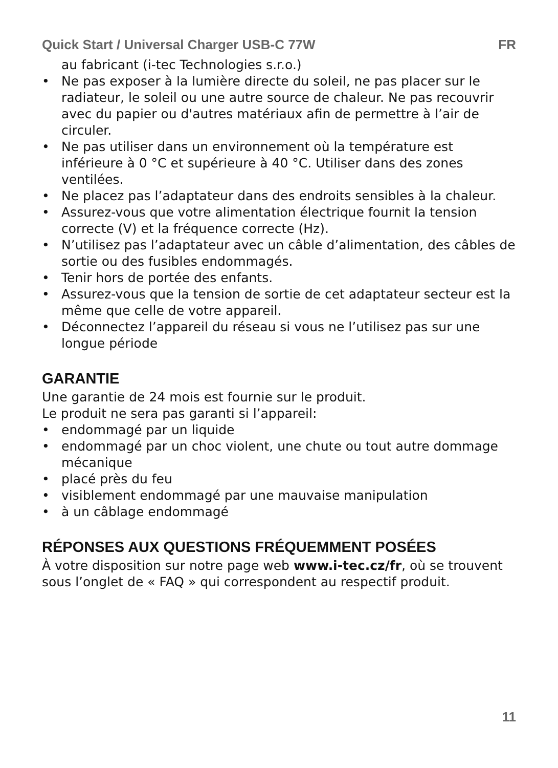Quick Start / Universal Charger USB-C 77W FR
au fabricant (i-tec Technologies s.r.o.)
• Ne pas exposer à la lumière directe du soleil, ne pas placer sur le radiateur, le soleil ou une autre source de chaleur. Ne pas recouvrir avec du papier ou d'autres matériaux afin de permettre à l’air de circuler.
• Ne pas utiliser dans un environnement où la température est inférieure à 0 °C et supérieure à 40 °C. Utiliser dans des zones ventilées.
• Ne placez pas l’adaptateur dans des endroits sensibles à la chaleur.
• Assurez-vous que votre alimentation électrique fournit la tension correcte (V) et la fréquence correcte (Hz).
• N’utilisez pas l’adaptateur avec un câble d’alimentation, des câbles de sortie ou des fusibles endommagés.
• Tenir hors de portée des enfants.
• Assurez-vous que la tension de sortie de cet adaptateur secteur est la même que celle de votre appareil.
• Déconnectez l’appareil du réseau si vous ne l’utilisez pas sur une longue période
GARANTIE
Une garantie de 24 mois est fournie sur le produit.
Le produit ne sera pas garanti si l’appareil:
• endommagé par un liquide
• endommagé par un choc violent, une chute ou tout autre dommage mécanique
• placé près du feu
• visiblement endommagé par une mauvaise manipulation
• à un câblage endommagé
RÉPONSES AUX QUESTIONS FRÉQUEMMENT POSÉES
À votre disposition sur notre page web www.i-tec.cz/fr, où se trouvent sous l’onglet de « FAQ » qui correspondent au respectif produit.
11